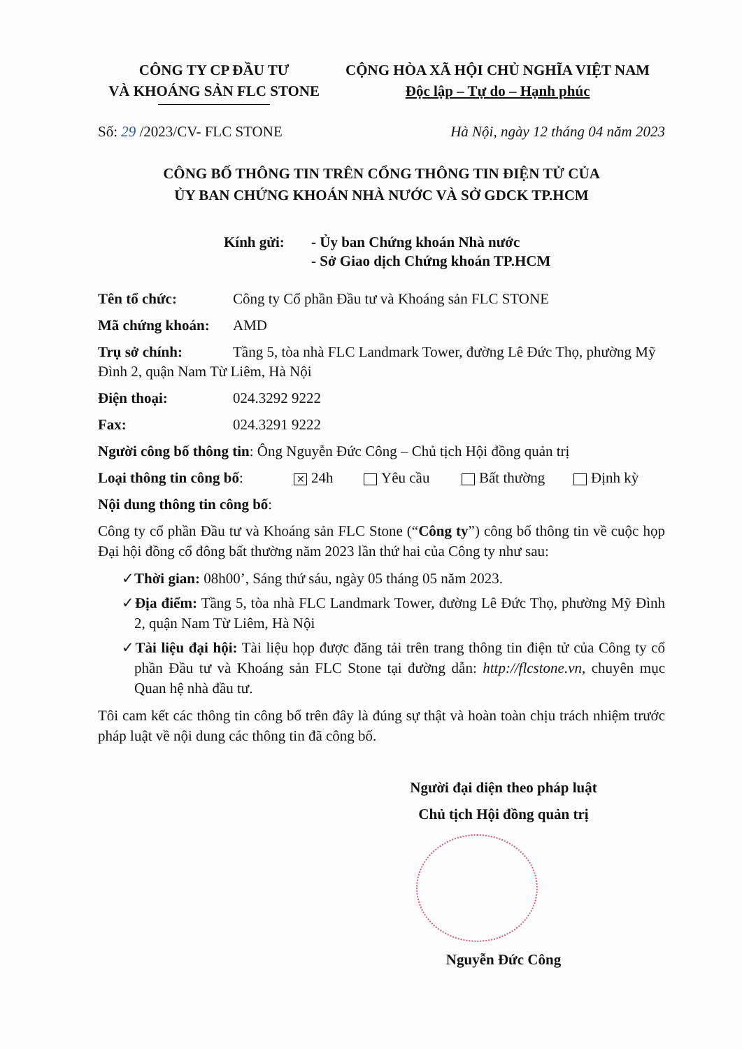CÔNG TY CP ĐẦU TƯ
VÀ KHOÁNG SẢN FLC STONE
CỘNG HÒA XÃ HỘI CHỦ NGHĨA VIỆT NAM
Độc lập – Tự do – Hạnh phúc
Số: 29 /2023/CV- FLC STONE Hà Nội, ngày 12 tháng 04 năm 2023
CÔNG BỐ THÔNG TIN TRÊN CỔNG THÔNG TIN ĐIỆN TỬ CỦA
ỦY BAN CHỨNG KHOÁN NHÀ NƯỚC VÀ SỞ GDCK TP.HCM
Kính gửi: - Ủy ban Chứng khoán Nhà nước
- Sở Giao dịch Chứng khoán TP.HCM
Tên tổ chức: Công ty Cổ phần Đầu tư và Khoáng sản FLC STONE
Mã chứng khoán: AMD
Trụ sở chính: Tầng 5, tòa nhà FLC Landmark Tower, đường Lê Đức Thọ, phường Mỹ Đình 2, quận Nam Từ Liêm, Hà Nội
Điện thoại: 024.3292 9222
Fax: 024.3291 9222
Người công bố thông tin: Ông Nguyễn Đức Công – Chủ tịch Hội đồng quản trị
Loại thông tin công bố: ✕ 24h Yêu cầu Bất thường Định kỳ
Nội dung thông tin công bố:
Công ty cổ phần Đầu tư và Khoáng sản FLC Stone (“Công ty”) công bố thông tin về cuộc họp Đại hội đồng cổ đông bất thường năm 2023 lần thứ hai của Công ty như sau:
✓Thời gian: 08h00’, Sáng thứ sáu, ngày 05 tháng 05 năm 2023.
✓Địa điểm: Tầng 5, tòa nhà FLC Landmark Tower, đường Lê Đức Thọ, phường Mỹ Đình 2, quận Nam Từ Liêm, Hà Nội
✓Tài liệu đại hội: Tài liệu họp được đăng tải trên trang thông tin điện tử của Công ty cổ phần Đầu tư và Khoáng sản FLC Stone tại đường dẫn: http://flcstone.vn, chuyên mục Quan hệ nhà đầu tư.
Tôi cam kết các thông tin công bố trên đây là đúng sự thật và hoàn toàn chịu trách nhiệm trước pháp luật về nội dung các thông tin đã công bố.
Người đại diện theo pháp luật
Chủ tịch Hội đồng quản trị
Nguyễn Đức Công